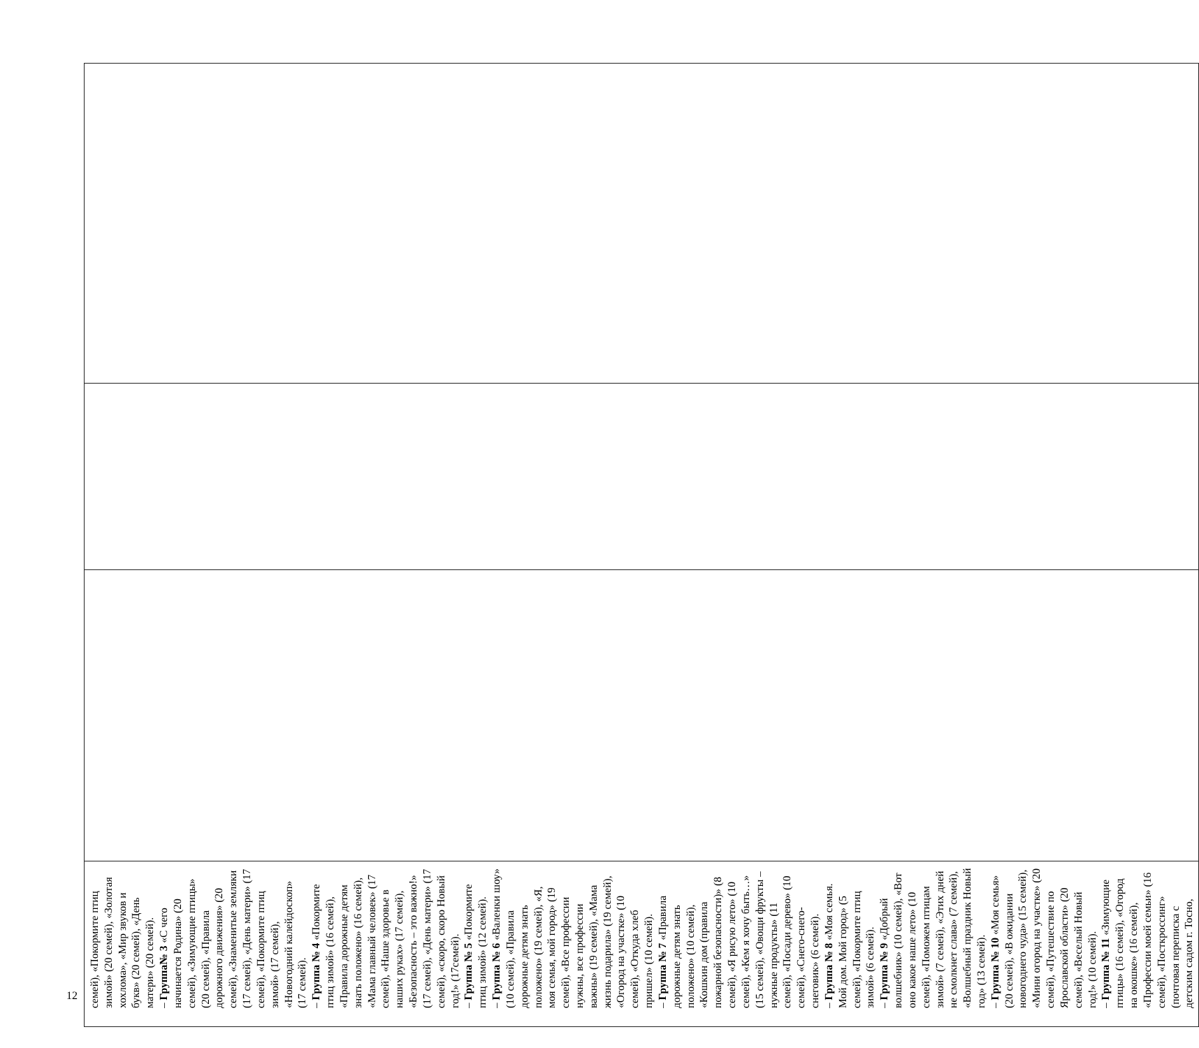| семей), «Покормите птиц зимой» (20 семей), «Золотая хохлома», «Мир звуков и букв» (20 семей), «День матери» (20 семей). – Группа№ 3 «С чего начинается Родина» (20 семей), «Зимующие птицы» (20 семей), «Правила дорожного движения» (20 семей), «Знаменитые земляки (17 семей), «День матери» (17 семей), «Покормите птиц зимой» (17 семей), «Новогодний калейдоскоп» (17 семей). – Группа № 4 «Покормите птиц зимой» (16 семей), «Правила дорожные детям знать положено» (16 семей), «Мама главный человек» (17 семей), «Наше здоровье в наших руках» (17 семей), «Безопасность – это важно!» (17 семей), «День матери» (17 семей), «скоро, скоро Новый год!» (17семей). – Группа № 5 «Покормите птиц зимой» (12 семей). – Группа № 6 «Валенки шоу» (10 семей), «Правила дорожные детям знать положено» (19 семей), «Я, моя семья, мой город» (19 семей), «Все профессии нужны, все профессии важны» (19 семей), «Мама жизнь подарила» (19 семей), «Огород на участке» (10 семей), «Откуда хлеб пришел» (10 семей). – Группа № 7 «Правила дорожные детям знать положено» (10 семей), «Кошкин дом (правила пожарной безопасности)» (8 семей), «Я рисую лето» (10 семей), «Кем я хочу быть…» (15 семей), «Овощи фрукты – нужные продукты» (11 семей), «Посади дерево» (10 семей), «Снего-снего-снеговик» (6 семей). – Группа № 8 «Моя семья. Мой дом. Мой город» (5 семей), «Покормите птиц зимой» (6 семей). – Группа № 9 «Добрый волшебник» (10 семей), «Вот оно какое наше лето» (10 семей), «Поможем птицам зимой» (7 семей), «Этих дней не смолкнет слава» (7 семей), «Волшебный праздник Новый год» (13 семей). – Группа № 10 «Моя семья» (20 семей), «В ожидании новогоднего чуда» (15 семей), «Мини огород на участке» (20 семей), «Путешествие по Ярославской области» (20 семей), «Веселый Новый год!» (10 семей). – Группа № 11 «Зимующие птицы» (16 семей), «Огород на окошке» (16 семей), «Профессии моей семьи» (16 семей), «Посткроссинг» (почтовая переписка с детским садом г. Тосно, | | | |
12